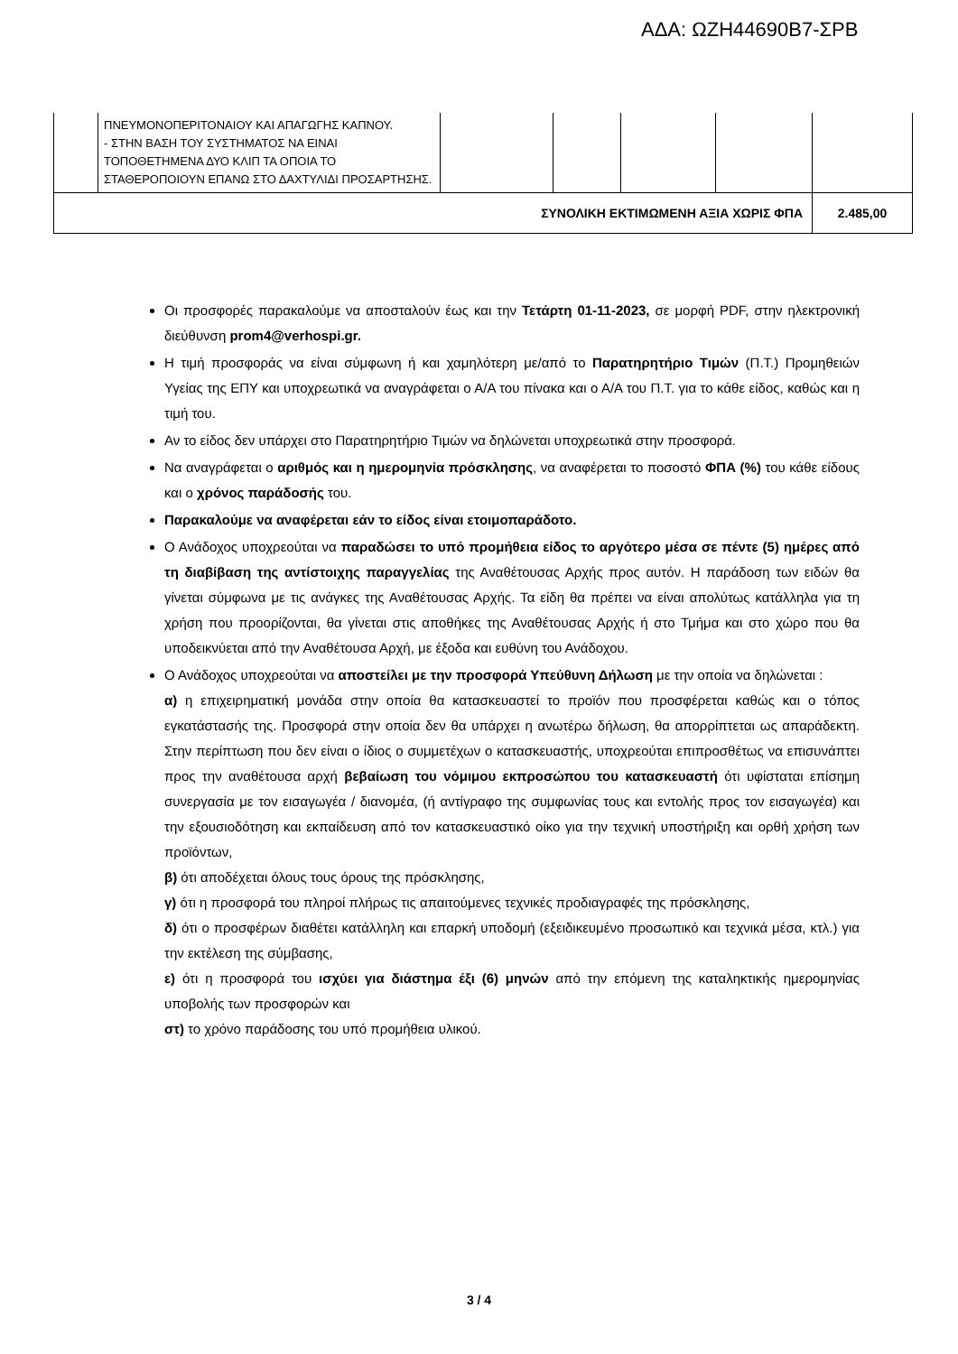ΑΔΑ: ΩΖΗ44690Β7-ΣΡΒ
| | ΠΝΕΥΜΟΝΟΠΕΡΙΤΟΝΑΙΟΥ ΚΑΙ ΑΠΑΓΩΓΗΣ ΚΑΠΝΟΥ. - ΣΤΗΝ ΒΑΣΗ ΤΟΥ ΣΥΣΤΗΜΑΤΟΣ ΝΑ ΕΙΝΑΙ ΤΟΠΟΘΕΤΗΜΕΝΑ ΔΥΟ ΚΛΙΠ ΤΑ ΟΠΟΙΑ ΤΟ ΣΤΑΘΕΡΟΠΟΙΟΥΝ ΕΠΑΝΩ ΣΤΟ ΔΑΧΤΥΛΙΔΙ ΠΡΟΣΑΡΤΗΣΗΣ. | | | | | |
| ΣΥΝΟΛΙΚΗ ΕΚΤΙΜΩΜΕΝΗ ΑΞΙΑ ΧΩΡΙΣ ΦΠΑ | | | | | | 2.485,00 |
Οι προσφορές παρακαλούμε να αποσταλούν έως και την Τετάρτη 01-11-2023, σε μορφή PDF, στην ηλεκτρονική διεύθυνση prom4@verhospi.gr.
Η τιμή προσφοράς να είναι σύμφωνη ή και χαμηλότερη με/από το Παρατηρητήριο Τιμών (Π.Τ.) Προμηθειών Υγείας της ΕΠΥ και υποχρεωτικά να αναγράφεται ο Α/Α του πίνακα και ο Α/Α του Π.Τ. για το κάθε είδος, καθώς και η τιμή του.
Αν το είδος δεν υπάρχει στο Παρατηρητήριο Τιμών να δηλώνεται υποχρεωτικά στην προσφορά.
Να αναγράφεται ο αριθμός και η ημερομηνία πρόσκλησης, να αναφέρεται το ποσοστό ΦΠΑ (%) του κάθε είδους και ο χρόνος παράδοσής του.
Παρακαλούμε να αναφέρεται εάν το είδος είναι ετοιμοπαράδοτο.
Ο Ανάδοχος υποχρεούται να παραδώσει το υπό προμήθεια είδος το αργότερο μέσα σε πέντε (5) ημέρες από τη διαβίβαση της αντίστοιχης παραγγελίας της Αναθέτουσας Αρχής προς αυτόν. Η παράδοση των ειδών θα γίνεται σύμφωνα με τις ανάγκες της Αναθέτουσας Αρχής. Τα είδη θα πρέπει να είναι απολύτως κατάλληλα για τη χρήση που προορίζονται, θα γίνεται στις αποθήκες της Αναθέτουσας Αρχής ή στο Τμήμα και στο χώρο που θα υποδεικνύεται από την Αναθέτουσα Αρχή, με έξοδα και ευθύνη του Ανάδοχου.
Ο Ανάδοχος υποχρεούται να αποστείλει με την προσφορά Υπεύθυνη Δήλωση με την οποία να δηλώνεται :
α) η επιχειρηματική μονάδα στην οποία θα κατασκευαστεί το προϊόν που προσφέρεται καθώς και ο τόπος εγκατάστασής της. Προσφορά στην οποία δεν θα υπάρχει η ανωτέρω δήλωση, θα απορρίπτεται ως απαράδεκτη. Στην περίπτωση που δεν είναι ο ίδιος ο συμμετέχων ο κατασκευαστής, υποχρεούται επιπροσθέτως να επισυνάπτει προς την αναθέτουσα αρχή βεβαίωση του νόμιμου εκπροσώπου του κατασκευαστή ότι υφίσταται επίσημη συνεργασία με τον εισαγωγέα / διανομέα, (ή αντίγραφο της συμφωνίας τους και εντολής προς τον εισαγωγέα) και την εξουσιοδότηση και εκπαίδευση από τον κατασκευαστικό οίκο για την τεχνική υποστήριξη και ορθή χρήση των προϊόντων,
β) ότι αποδέχεται όλους τους όρους της πρόσκλησης,
γ) ότι η προσφορά του πληροί πλήρως τις απαιτούμενες τεχνικές προδιαγραφές της πρόσκλησης,
δ) ότι ο προσφέρων διαθέτει κατάλληλη και επαρκή υποδομή (εξειδικευμένο προσωπικό και τεχνικά μέσα, κτλ.) για την εκτέλεση της σύμβασης,
ε) ότι η προσφορά του ισχύει για διάστημα έξι (6) μηνών από την επόμενη της καταληκτικής ημερομηνίας υποβολής των προσφορών και
στ) το χρόνο παράδοσης του υπό προμήθεια υλικού.
3 / 4